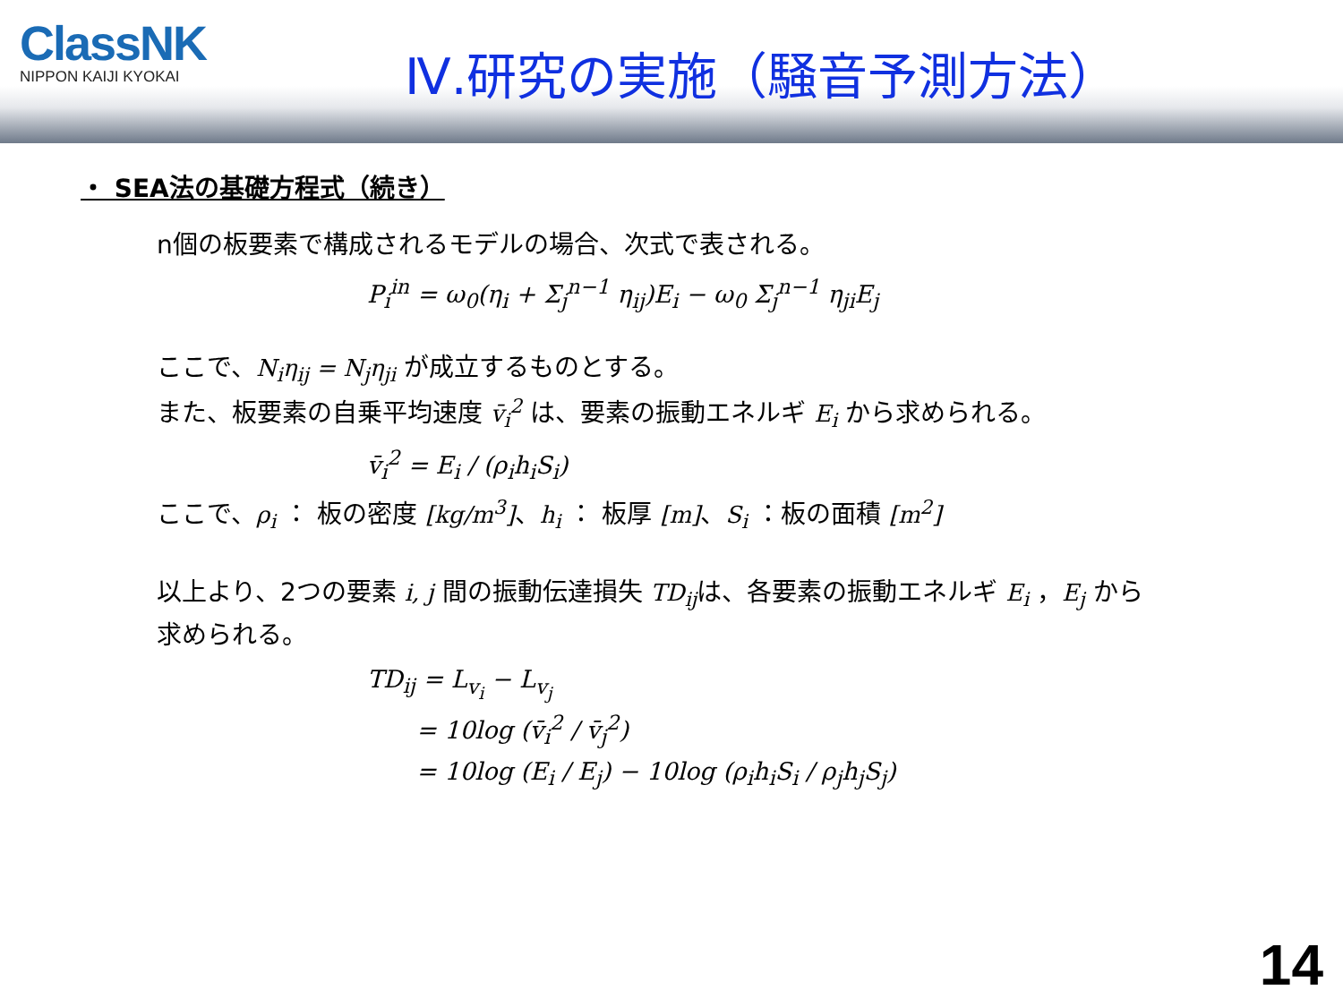ClassNK
NIPPON KAIJI KYOKAI
Ⅳ.研究の実施（騒音予測方法）
・ SEA法の基礎方程式（続き）
n個の板要素で構成されるモデルの場合、次式で表される。
P<sub>i</sub><sup>in</sup> = ω<sub>0</sub>(η<sub>i</sub> + Σ<sub>j</sub><sup>n−1</sup> η<sub>ij</sub>)E<sub>i</sub> − ω<sub>0</sub> Σ<sub>j</sub><sup>n−1</sup> η<sub>ji</sub>E<sub>j</sub>
ここで、N<sub>i</sub>η<sub>ij</sub> = N<sub>j</sub>η<sub>ji</sub> が成立するものとする。
また、板要素の自乗平均速度 v̄<sub>i</sub><sup>2</sup> は、要素の振動エネルギ E<sub>i</sub> から求められる。
v̄<sub>i</sub><sup>2</sup> = E<sub>i</sub> / (ρ<sub>i</sub>h<sub>i</sub>S<sub>i</sub>)
ここで、ρ<sub>i</sub> ： 板の密度 [kg/m<sup>3</sup>]、h<sub>i</sub> ： 板厚 [m]、S<sub>i</sub> ：板の面積 [m<sup>2</sup>]
以上より、2つの要素 i, j 間の振動伝達損失 TD<sub>ij</sub>は、各要素の振動エネルギ E<sub>i</sub> ，E<sub>j</sub> から
求められる。
TD<sub>ij</sub> = L<sub>v<sub>i</sub></sub> − L<sub>v<sub>j</sub></sub>
= 10log (v̄<sub>i</sub><sup>2</sup> / v̄<sub>j</sub><sup>2</sup>)
= 10log (E<sub>i</sub> / E<sub>j</sub>) − 10log (ρ<sub>i</sub>h<sub>i</sub>S<sub>i</sub> / ρ<sub>j</sub>h<sub>j</sub>S<sub>j</sub>)
14